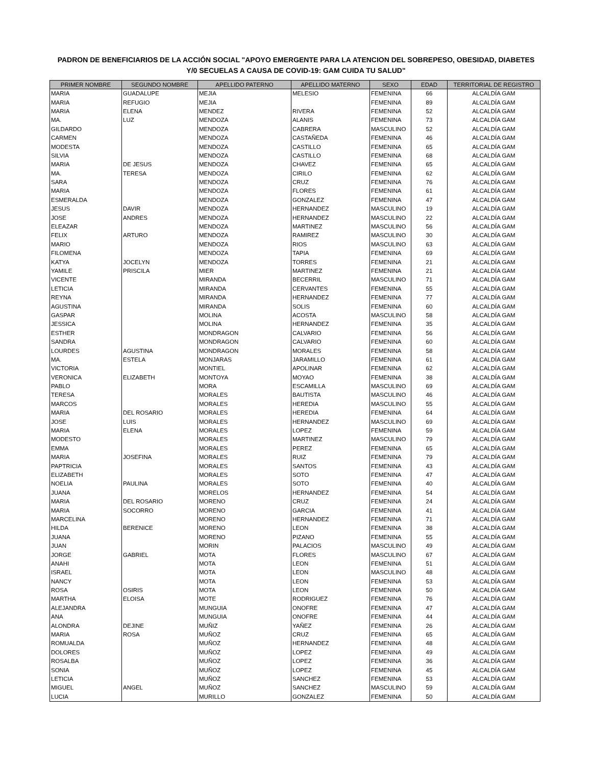PADRON DE BENEFICIARIOS DE LA ACCIÓN SOCIAL "APOYO EMERGENTE PARA LA ATENCION DEL SOBREPESO, OBESIDAD, DIABETES
Y/0 SECUELAS A CAUSA DE COVID-19: GAM CUIDA TU SALUD"
| PRIMER NOMBRE | SEGUNDO NOMBRE | APELLIDO PATERNO | APELLIDO MATERNO | SEXO | EDAD | TERRITORIAL DE REGISTRO |
| --- | --- | --- | --- | --- | --- | --- |
| MARIA | GUADALUPE | MEJIA | MELESIO | FEMENINA | 66 | ALCALDÍA GAM |
| MARIA | REFUGIO | MEJIA | | FEMENINA | 89 | ALCALDÍA GAM |
| MARIA | ELENA | MENDEZ | RIVERA | FEMENINA | 52 | ALCALDÍA GAM |
| MA. | LUZ | MENDOZA | ALANIS | FEMENINA | 73 | ALCALDÍA GAM |
| GILDARDO | | MENDOZA | CABRERA | MASCULINO | 52 | ALCALDÍA GAM |
| CARMEN | | MENDOZA | CASTAÑEDA | FEMENINA | 46 | ALCALDÍA GAM |
| MODESTA | | MENDOZA | CASTILLO | FEMENINA | 65 | ALCALDÍA GAM |
| SILVIA | | MENDOZA | CASTILLO | FEMENINA | 68 | ALCALDÍA GAM |
| MARIA | DE JESUS | MENDOZA | CHAVEZ | FEMENINA | 65 | ALCALDÍA GAM |
| MA. | TERESA | MENDOZA | CIRILO | FEMENINA | 62 | ALCALDÍA GAM |
| SARA | | MENDOZA | CRUZ | FEMENINA | 76 | ALCALDÍA GAM |
| MARIA | | MENDOZA | FLORES | FEMENINA | 61 | ALCALDÍA GAM |
| ESMERALDA | | MENDOZA | GONZALEZ | FEMENINA | 47 | ALCALDÍA GAM |
| JESUS | DAVIR | MENDOZA | HERNANDEZ | MASCULINO | 19 | ALCALDÍA GAM |
| JOSE | ANDRES | MENDOZA | HERNANDEZ | MASCULINO | 22 | ALCALDÍA GAM |
| ELEAZAR | | MENDOZA | MARTINEZ | MASCULINO | 56 | ALCALDÍA GAM |
| FELIX | ARTURO | MENDOZA | RAMIREZ | MASCULINO | 30 | ALCALDÍA GAM |
| MARIO | | MENDOZA | RIOS | MASCULINO | 63 | ALCALDÍA GAM |
| FILOMENA | | MENDOZA | TAPIA | FEMENINA | 69 | ALCALDÍA GAM |
| KATYA | JOCELYN | MENDOZA | TORRES | FEMENINA | 21 | ALCALDÍA GAM |
| YAMILE | PRISCILA | MIER | MARTINEZ | FEMENINA | 21 | ALCALDÍA GAM |
| VICENTE | | MIRANDA | BECERRIL | MASCULINO | 71 | ALCALDÍA GAM |
| LETICIA | | MIRANDA | CERVANTES | FEMENINA | 55 | ALCALDÍA GAM |
| REYNA | | MIRANDA | HERNANDEZ | FEMENINA | 77 | ALCALDÍA GAM |
| AGUSTINA | | MIRANDA | SOLIS | FEMENINA | 60 | ALCALDÍA GAM |
| GASPAR | | MOLINA | ACOSTA | MASCULINO | 58 | ALCALDÍA GAM |
| JESSICA | | MOLINA | HERNANDEZ | FEMENINA | 35 | ALCALDÍA GAM |
| ESTHER | | MONDRAGON | CALVARIO | FEMENINA | 56 | ALCALDÍA GAM |
| SANDRA | | MONDRAGON | CALVARIO | FEMENINA | 60 | ALCALDÍA GAM |
| LOURDES | AGUSTINA | MONDRAGON | MORALES | FEMENINA | 58 | ALCALDÍA GAM |
| MA. | ESTELA | MONJARAS | JARAMILLO | FEMENINA | 61 | ALCALDÍA GAM |
| VICTORIA | | MONTIEL | APOLINAR | FEMENINA | 62 | ALCALDÍA GAM |
| VERONICA | ELIZABETH | MONTOYA | MOYAO | FEMENINA | 38 | ALCALDÍA GAM |
| PABLO | | MORA | ESCAMILLA | MASCULINO | 69 | ALCALDÍA GAM |
| TERESA | | MORALES | BAUTISTA | MASCULINO | 46 | ALCALDÍA GAM |
| MARCOS | | MORALES | HEREDIA | MASCULINO | 55 | ALCALDÍA GAM |
| MARIA | DEL ROSARIO | MORALES | HEREDIA | FEMENINA | 64 | ALCALDÍA GAM |
| JOSE | LUIS | MORALES | HERNANDEZ | MASCULINO | 69 | ALCALDÍA GAM |
| MARIA | ELENA | MORALES | LOPEZ | FEMENINA | 59 | ALCALDÍA GAM |
| MODESTO | | MORALES | MARTINEZ | MASCULINO | 79 | ALCALDÍA GAM |
| EMMA | | MORALES | PEREZ | FEMENINA | 65 | ALCALDÍA GAM |
| MARIA | JOSEFINA | MORALES | RUIZ | FEMENINA | 79 | ALCALDÍA GAM |
| PAPTRICIA | | MORALES | SANTOS | FEMENINA | 43 | ALCALDÍA GAM |
| ELIZABETH | | MORALES | SOTO | FEMENINA | 47 | ALCALDÍA GAM |
| NOELIA | PAULINA | MORALES | SOTO | FEMENINA | 40 | ALCALDÍA GAM |
| JUANA | | MORELOS | HERNANDEZ | FEMENINA | 54 | ALCALDÍA GAM |
| MARIA | DEL ROSARIO | MORENO | CRUZ | FEMENINA | 24 | ALCALDÍA GAM |
| MARIA | SOCORRO | MORENO | GARCIA | FEMENINA | 41 | ALCALDÍA GAM |
| MARCELINA | | MORENO | HERNANDEZ | FEMENINA | 71 | ALCALDÍA GAM |
| HILDA | BERENICE | MORENO | LEON | FEMENINA | 38 | ALCALDÍA GAM |
| JUANA | | MORENO | PIZANO | FEMENINA | 55 | ALCALDÍA GAM |
| JUAN | | MORIN | PALACIOS | MASCULINO | 49 | ALCALDÍA GAM |
| JORGE | GABRIEL | MOTA | FLORES | MASCULINO | 67 | ALCALDÍA GAM |
| ANAHI | | MOTA | LEON | FEMENINA | 51 | ALCALDÍA GAM |
| ISRAEL | | MOTA | LEON | MASCULINO | 48 | ALCALDÍA GAM |
| NANCY | | MOTA | LEON | FEMENINA | 53 | ALCALDÍA GAM |
| ROSA | OSIRIS | MOTA | LEON | FEMENINA | 50 | ALCALDÍA GAM |
| MARTHA | ELOISA | MOTE | RODRIGUEZ | FEMENINA | 76 | ALCALDÍA GAM |
| ALEJANDRA | | MUNGUIA | ONOFRE | FEMENINA | 47 | ALCALDÍA GAM |
| ANA | | MUNGUIA | ONOFRE | FEMENINA | 44 | ALCALDÍA GAM |
| ALONDRA | DEJINE | MUÑIZ | YAÑEZ | FEMENINA | 26 | ALCALDÍA GAM |
| MARIA | ROSA | MUÑOZ | CRUZ | FEMENINA | 65 | ALCALDÍA GAM |
| ROMUALDA | | MUÑOZ | HERNANDEZ | FEMENINA | 48 | ALCALDÍA GAM |
| DOLORES | | MUÑOZ | LOPEZ | FEMENINA | 49 | ALCALDÍA GAM |
| ROSALBA | | MUÑOZ | LOPEZ | FEMENINA | 36 | ALCALDÍA GAM |
| SONIA | | MUÑOZ | LOPEZ | FEMENINA | 45 | ALCALDÍA GAM |
| LETICIA | | MUÑOZ | SANCHEZ | FEMENINA | 53 | ALCALDÍA GAM |
| MIGUEL | ANGEL | MUÑOZ | SANCHEZ | MASCULINO | 59 | ALCALDÍA GAM |
| LUCIA | | MURILLO | GONZALEZ | FEMENINA | 50 | ALCALDÍA GAM |